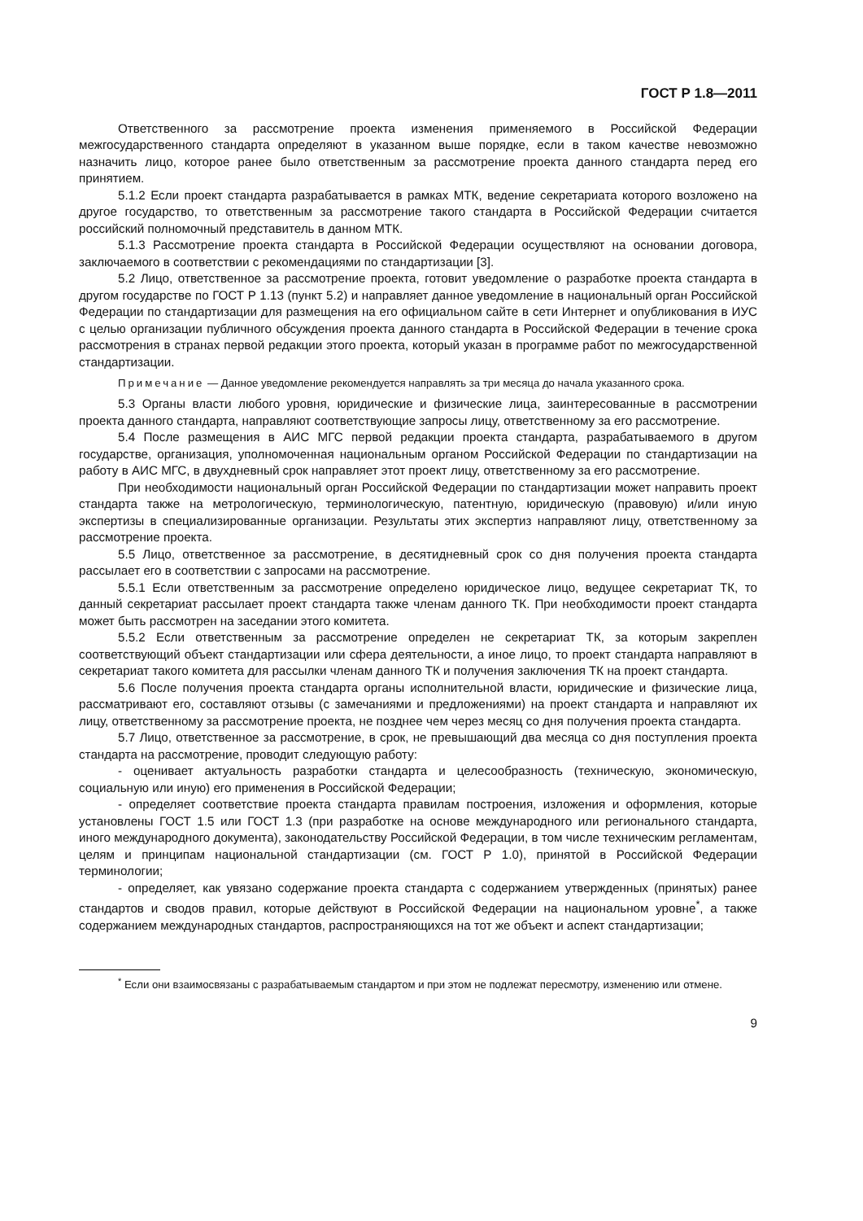ГОСТ Р 1.8—2011
Ответственного за рассмотрение проекта изменения применяемого в Российской Федерации межгосударственного стандарта определяют в указанном выше порядке, если в таком качестве невозможно назначить лицо, которое ранее было ответственным за рассмотрение проекта данного стандарта перед его принятием.
5.1.2 Если проект стандарта разрабатывается в рамках МТК, ведение секретариата которого возложено на другое государство, то ответственным за рассмотрение такого стандарта в Российской Федерации считается российский полномочный представитель в данном МТК.
5.1.3 Рассмотрение проекта стандарта в Российской Федерации осуществляют на основании договора, заключаемого в соответствии с рекомендациями по стандартизации [3].
5.2 Лицо, ответственное за рассмотрение проекта, готовит уведомление о разработке проекта стандарта в другом государстве по ГОСТ Р 1.13 (пункт 5.2) и направляет данное уведомление в национальный орган Российской Федерации по стандартизации для размещения на его официальном сайте в сети Интернет и опубликования в ИУС с целью организации публичного обсуждения проекта данного стандарта в Российской Федерации в течение срока рассмотрения в странах первой редакции этого проекта, который указан в программе работ по межгосударственной стандартизации.
Примечание — Данное уведомление рекомендуется направлять за три месяца до начала указанного срока.
5.3 Органы власти любого уровня, юридические и физические лица, заинтересованные в рассмотрении проекта данного стандарта, направляют соответствующие запросы лицу, ответственному за его рассмотрение.
5.4 После размещения в АИС МГС первой редакции проекта стандарта, разрабатываемого в другом государстве, организация, уполномоченная национальным органом Российской Федерации по стандартизации на работу в АИС МГС, в двухдневный срок направляет этот проект лицу, ответственному за его рассмотрение.
При необходимости национальный орган Российской Федерации по стандартизации может направить проект стандарта также на метрологическую, терминологическую, патентную, юридическую (правовую) и/или иную экспертизы в специализированные организации. Результаты этих экспертиз направляют лицу, ответственному за рассмотрение проекта.
5.5 Лицо, ответственное за рассмотрение, в десятидневный срок со дня получения проекта стандарта рассылает его в соответствии с запросами на рассмотрение.
5.5.1 Если ответственным за рассмотрение определено юридическое лицо, ведущее секретариат ТК, то данный секретариат рассылает проект стандарта также членам данного ТК. При необходимости проект стандарта может быть рассмотрен на заседании этого комитета.
5.5.2 Если ответственным за рассмотрение определен не секретариат ТК, за которым закреплен соответствующий объект стандартизации или сфера деятельности, а иное лицо, то проект стандарта направляют в секретариат такого комитета для рассылки членам данного ТК и получения заключения ТК на проект стандарта.
5.6 После получения проекта стандарта органы исполнительной власти, юридические и физические лица, рассматривают его, составляют отзывы (с замечаниями и предложениями) на проект стандарта и направляют их лицу, ответственному за рассмотрение проекта, не позднее чем через месяц со дня получения проекта стандарта.
5.7 Лицо, ответственное за рассмотрение, в срок, не превышающий два месяца со дня поступления проекта стандарта на рассмотрение, проводит следующую работу:
- оценивает актуальность разработки стандарта и целесообразность (техническую, экономическую, социальную или иную) его применения в Российской Федерации;
- определяет соответствие проекта стандарта правилам построения, изложения и оформления, которые установлены ГОСТ 1.5 или ГОСТ 1.3 (при разработке на основе международного или регионального стандарта, иного международного документа), законодательству Российской Федерации, в том числе техническим регламентам, целям и принципам национальной стандартизации (см. ГОСТ Р 1.0), принятой в Российской Федерации терминологии;
- определяет, как увязано содержание проекта стандарта с содержанием утвержденных (принятых) ранее стандартов и сводов правил, которые действуют в Российской Федерации на национальном уровне<sup>*</sup>, а также содержанием международных стандартов, распространяющихся на тот же объект и аспект стандартизации;
<sup>*</sup> Если они взаимосвязаны с разрабатываемым стандартом и при этом не подлежат пересмотру, изменению или отмене.
9